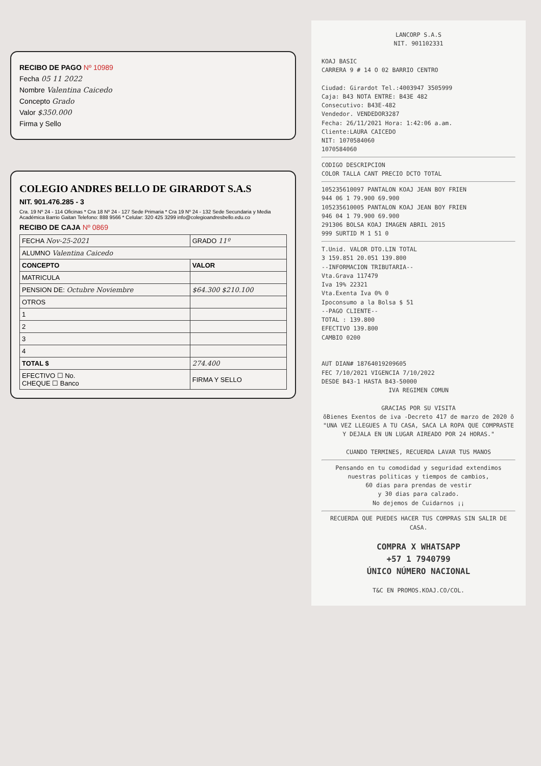RECIBO DE PAGO Nº 10989
Fecha 05 11 2022
Nombre Valentina Caicedo
Concepto Grado
Valor $350.000
Firma y Sello
COLEGIO ANDRES BELLO DE GIRARDOT S.A.S
NIT. 901.476.285 - 3
Cra. 19 Nº 24 - 114 Oficinas * Cra 18 Nº 24 - 127 Sede Primaria * Cra 19 Nº 24 - 132 Sede Secundaria y Media Académica Barrio Gaitan Telefono: 888 9566 * Celular: 320 425 3299 info@colegioandresbello.edu.co
RECIBO DE CAJA Nº 0869
| FECHA Nov-25-2021 | GRADO 11º |
| ALUMNO Valentina Caicedo | |
| CONCEPTO | VALOR |
| MATRICULA | |
| PENSION DE: Octubre Noviembre | $64.300 $210.100 |
| OTROS | |
| 1 | |
| 2 | |
| 3 | |
| 4 | |
| TOTAL $ | 274.400 |
| EFECTIVO ☐ No. CHEQUE ☐ Banco | FIRMA Y SELLO |
LANCORP S.A.S
NIT. 901102331
KOAJ BASIC
CARRERA 9 # 14 O 02 BARRIO CENTRO
Ciudad: Girardot Tel.:4003947 3505999
Caja: B43 NOTA ENTRE: B43E 482
Consecutivo: B43E-482
Vendedor. VENDEDOR3287
Fecha: 26/11/2021 Hora: 1:42:06 a.am.
Cliente:LAURA CAICEDO
NIT: 1070584060
1070584060
CODIGO DESCRIPCION
COLOR TALLA CANT PRECIO DCTO TOTAL
105235610097 PANTALON KOAJ JEAN BOY FRIEN
944 06 1 79.900 69.900
105235610005 PANTALON KOAJ JEAN BOY FRIEN
946 04 1 79.900 69.900
291306 BOLSA KOAJ IMAGEN ABRIL 2015
999 SURTID M 1 51 0
T.Unid. VALOR DTO.LIN TOTAL
3 159.851 20.051 139.800
--INFORMACION TRIBUTARIA--
Vta.Grava 117479
Iva 19% 22321
Vta.Exenta Iva 0% 0
Ipoconsumo a la Bolsa $ 51
--PAGO CLIENTE--
TOTAL : 139.800
EFECTIVO 139.800
CAMBIO 0200
AUT DIAN# 18764019209605
FEC 7/10/2021 VIGENCIA 7/10/2022
DESDE B43-1 HASTA B43-50000
IVA REGIMEN COMUN
GRACIAS POR SU VISITA
õBienes Exentos de iva -Decreto 417 de marzo de 2020 õ
"UNA VEZ LLEGUES A TU CASA, SACA LA ROPA QUE COMPRASTE Y DEJALA EN UN LUGAR AIREADO POR 24 HORAS."
CUANDO TERMINES, RECUERDA LAVAR TUS MANOS
Pensando en tu comodidad y seguridad extendimos nuestras politicas y tiempos de cambios,
60 dias para prendas de vestir
y 30 dias para calzado.
No dejemos de Cuidarnos ¡¡
RECUERDA QUE PUEDES HACER TUS COMPRAS SIN SALIR DE CASA.
COMPRA X WHATSAPP
+57 1 7940799
ÚNICO NÚMERO NACIONAL
T&C EN PROMOS.KOAJ.CO/COL.